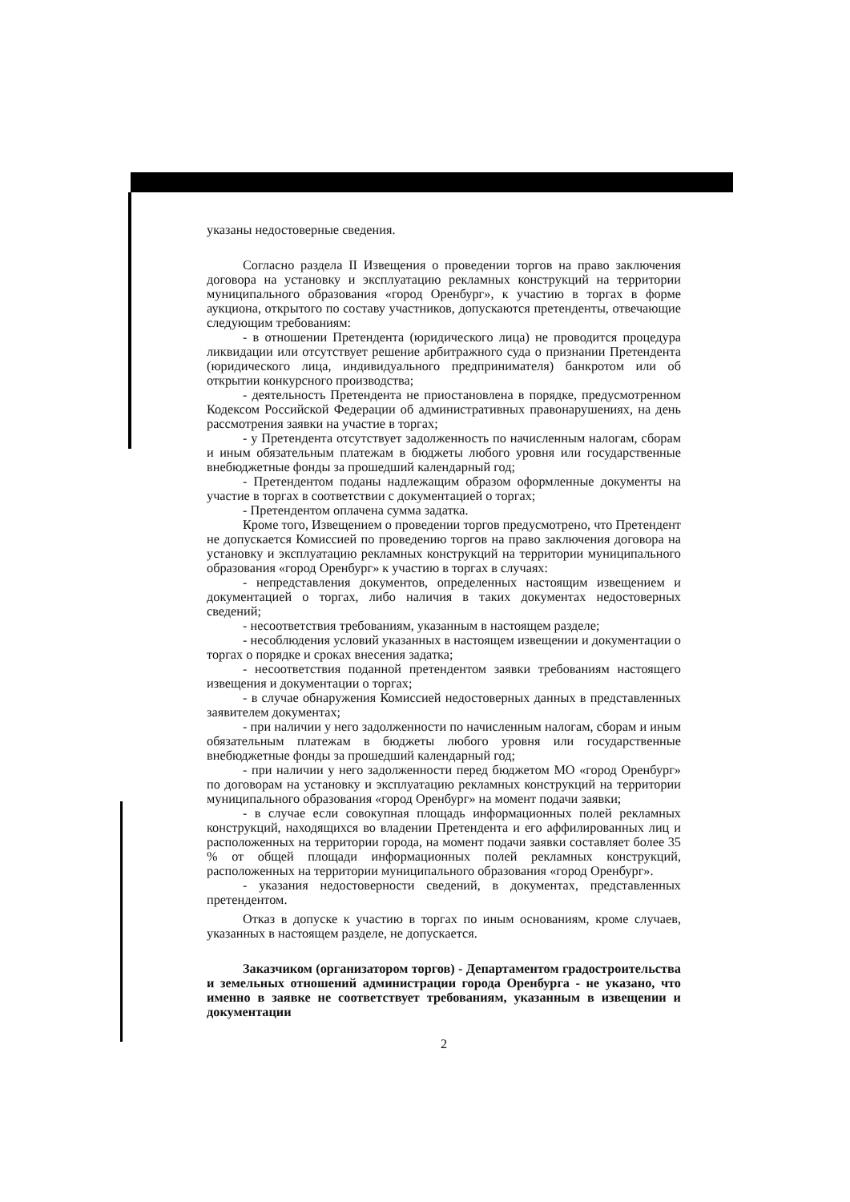указаны недостоверные сведения.
Согласно раздела II Извещения о проведении торгов на право заключения договора на установку и эксплуатацию рекламных конструкций на территории муниципального образования «город Оренбург», к участию в торгах в форме аукциона, открытого по составу участников, допускаются претенденты, отвечающие следующим требованиям:
- в отношении Претендента (юридического лица) не проводится процедура ликвидации или отсутствует решение арбитражного суда о признании Претендента (юридического лица, индивидуального предпринимателя) банкротом или об открытии конкурсного производства;
- деятельность Претендента не приостановлена в порядке, предусмотренном Кодексом Российской Федерации об административных правонарушениях, на день рассмотрения заявки на участие в торгах;
- у Претендента отсутствует задолженность по начисленным налогам, сборам и иным обязательным платежам в бюджеты любого уровня или государственные внебюджетные фонды за прошедший календарный год;
- Претендентом поданы надлежащим образом оформленные документы на участие в торгах в соответствии с документацией о торгах;
- Претендентом оплачена сумма задатка.
Кроме того, Извещением о проведении торгов предусмотрено, что Претендент не допускается Комиссией по проведению торгов на право заключения договора на установку и эксплуатацию рекламных конструкций на территории муниципального образования «город Оренбург» к участию в торгах в случаях:
- непредставления документов, определенных настоящим извещением и документацией о торгах, либо наличия в таких документах недостоверных сведений;
- несоответствия требованиям, указанным в настоящем разделе;
- несоблюдения условий указанных в настоящем извещении и документации о торгах о порядке и сроках внесения задатка;
- несоответствия поданной претендентом заявки требованиям настоящего извещения и документации о торгах;
- в случае обнаружения Комиссией недостоверных данных в представленных заявителем документах;
- при наличии у него задолженности по начисленным налогам, сборам и иным обязательным платежам в бюджеты любого уровня или государственные внебюджетные фонды за прошедший календарный год;
- при наличии у него задолженности перед бюджетом МО «город Оренбург» по договорам на установку и эксплуатацию рекламных конструкций на территории муниципального образования «город Оренбург» на момент подачи заявки;
- в случае если совокупная площадь информационных полей рекламных конструкций, находящихся во владении Претендента и его аффилированных лиц и расположенных на территории города, на момент подачи заявки составляет более 35 % от общей площади информационных полей рекламных конструкций, расположенных на территории муниципального образования «город Оренбург».
- указания недостоверности сведений, в документах, представленных претендентом.
Отказ в допуске к участию в торгах по иным основаниям, кроме случаев, указанных в настоящем разделе, не допускается.
Заказчиком (организатором торгов) - Департаментом градостроительства и земельных отношений администрации города Оренбурга - не указано, что именно в заявке не соответствует требованиям, указанным в извещении и документации
2